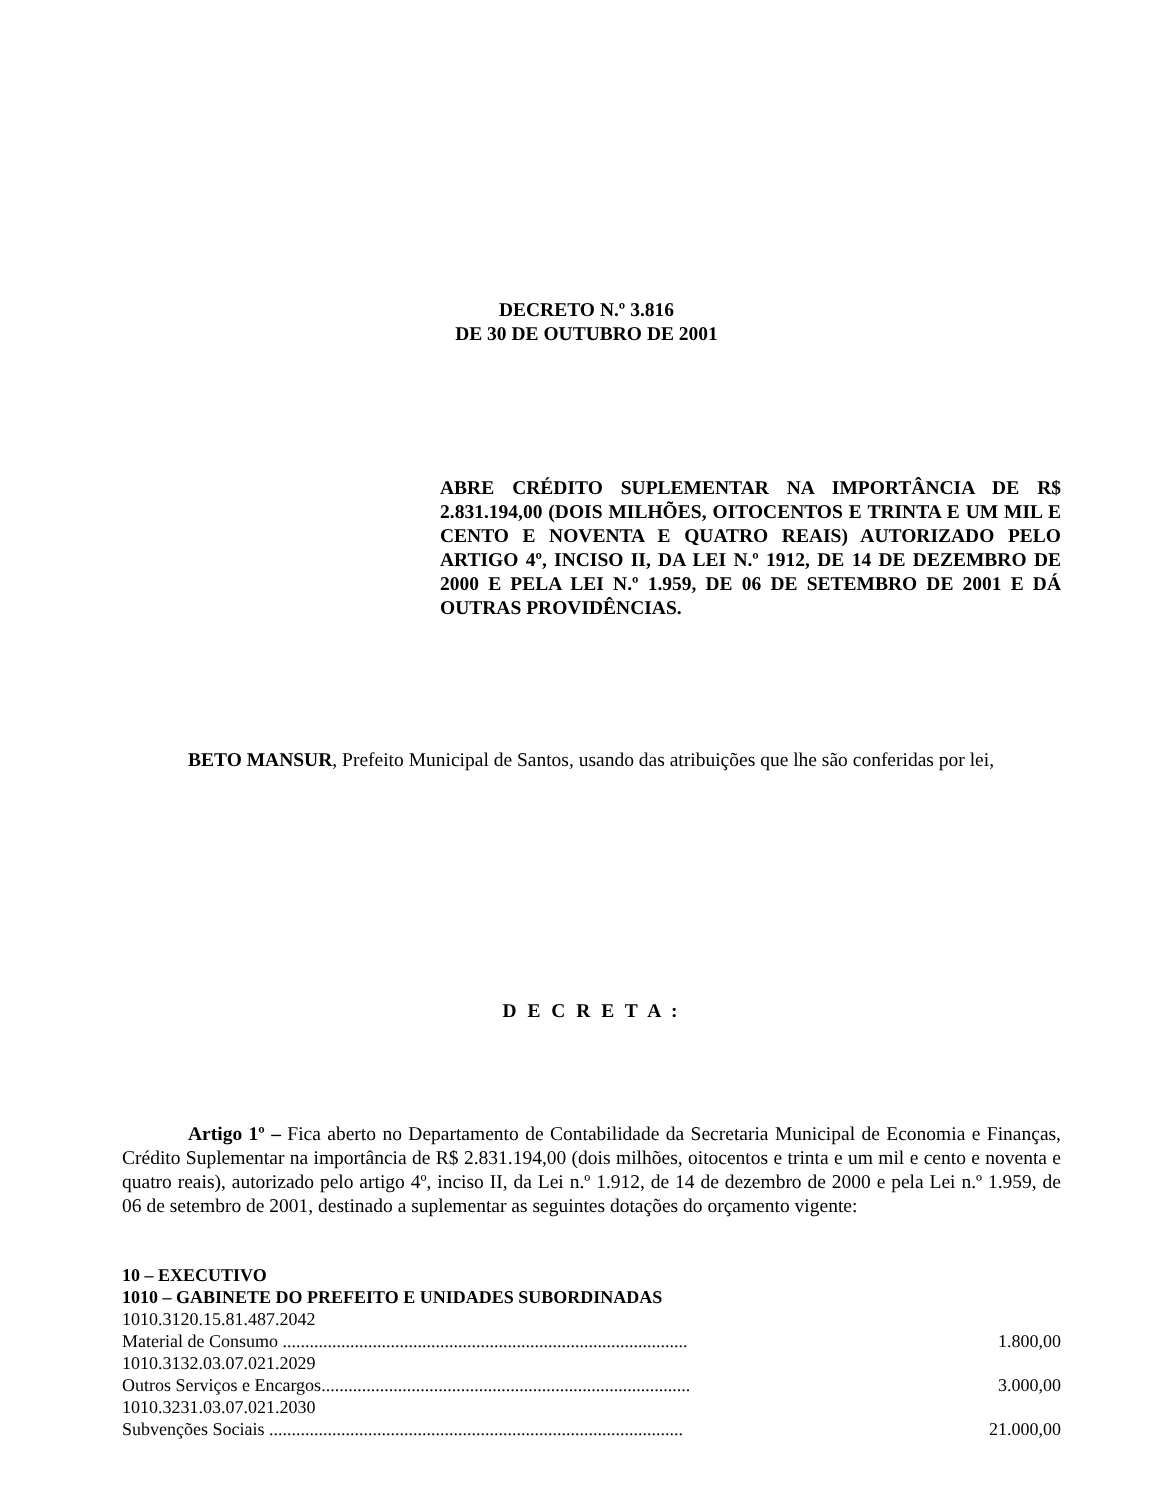DECRETO N.º 3.816
DE 30 DE OUTUBRO DE 2001
ABRE CRÉDITO SUPLEMENTAR NA IMPORTÂNCIA DE R$ 2.831.194,00 (DOIS MILHÕES, OITOCENTOS E TRINTA E UM MIL E CENTO E NOVENTA E QUATRO REAIS) AUTORIZADO PELO ARTIGO 4º, INCISO II, DA LEI N.º 1912, DE 14 DE DEZEMBRO DE 2000 E PELA LEI N.º 1.959, DE 06 DE SETEMBRO DE 2001 E DÁ OUTRAS PROVIDÊNCIAS.
BETO MANSUR, Prefeito Municipal de Santos, usando das atribuições que lhe são conferidas por lei,
D E C R E T A :
Artigo 1º – Fica aberto no Departamento de Contabilidade da Secretaria Municipal de Economia e Finanças, Crédito Suplementar na importância de R$ 2.831.194,00 (dois milhões, oitocentos e trinta e um mil e cento e noventa e quatro reais), autorizado pelo artigo 4º, inciso II, da Lei n.º 1.912, de 14 de dezembro de 2000 e pela Lei n.º 1.959, de 06 de setembro de 2001, destinado a suplementar as seguintes dotações do orçamento vigente:
| 10 – EXECUTIVO | |
| 1010 – GABINETE DO PREFEITO E UNIDADES SUBORDINADAS | |
| 1010.3120.15.81.487.2042 | |
| Material de Consumo .......................................................................................... | 1.800,00 |
| 1010.3132.03.07.021.2029 | |
| Outros Serviços e Encargos.................................................................................. | 3.000,00 |
| 1010.3231.03.07.021.2030 | |
| Subvenções Sociais ............................................................................................ | 21.000,00 |